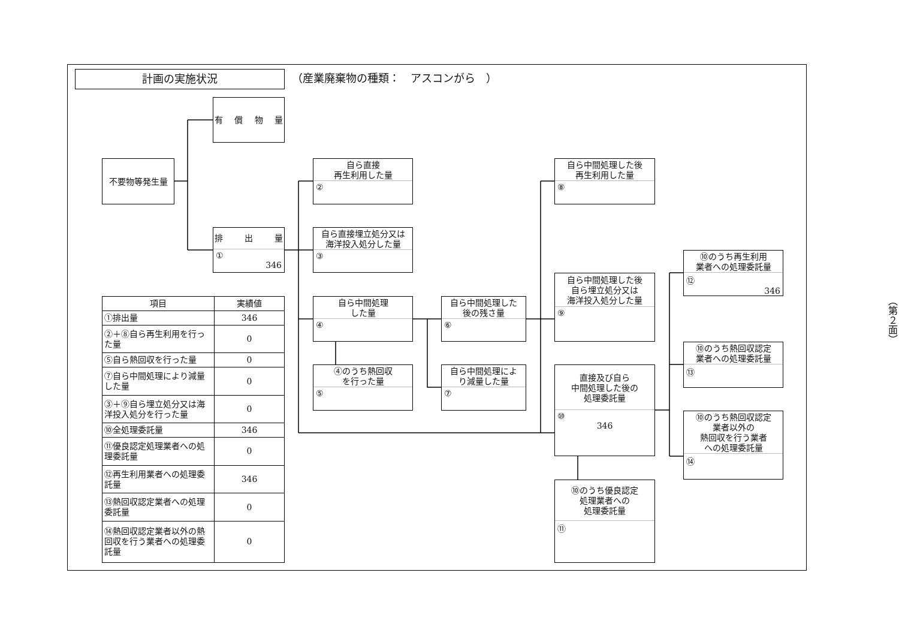計画の実施状況
（産業廃棄物の種類：　アスコンがら　）
有 償 物 量
不要物等発生量
排 出 量
①
346
自ら直接
再生利用した量
②
自ら直接埋立処分又は
海洋投入処分した量
③
自ら中間処理
した量
④
④のうち熱回収
を行った量
⑤
自ら中間処理した
後の残さ量
⑥
自ら中間処理によ
り減量した量
⑦
自ら中間処理した後
再生利用した量
⑧
自ら中間処理した後
自ら埋立処分又は
海洋投入処分した量
⑨
直接及び自ら
中間処理した後の
処理委託量
⑩
346
⑩のうち優良認定
処理業者への
処理委託量
⑪
⑩のうち再生利用
業者への処理委託量
⑫
346
⑩のうち熱回収認定
業者への処理委託量
⑬
⑩のうち熱回収認定
業者以外の
熱回収を行う業者
への処理委託量
⑭
| 項目 | 実績値 |
| --- | --- |
| ①排出量 | 346 |
| ②＋⑧自ら再生利用を行った量 | 0 |
| ⑤自ら熱回収を行った量 | 0 |
| ⑦自ら中間処理により減量した量 | 0 |
| ③＋⑨自ら埋立処分又は海洋投入処分を行った量 | 0 |
| ⑩全処理委託量 | 346 |
| ⑪優良認定処理業者への処理委託量 | 0 |
| ⑫再生利用業者への処理委託量 | 346 |
| ⑬熱回収認定業者への処理委託量 | 0 |
| ⑭熱回収認定業者以外の熱回収を行う業者への処理委託量 | 0 |
（第２面）